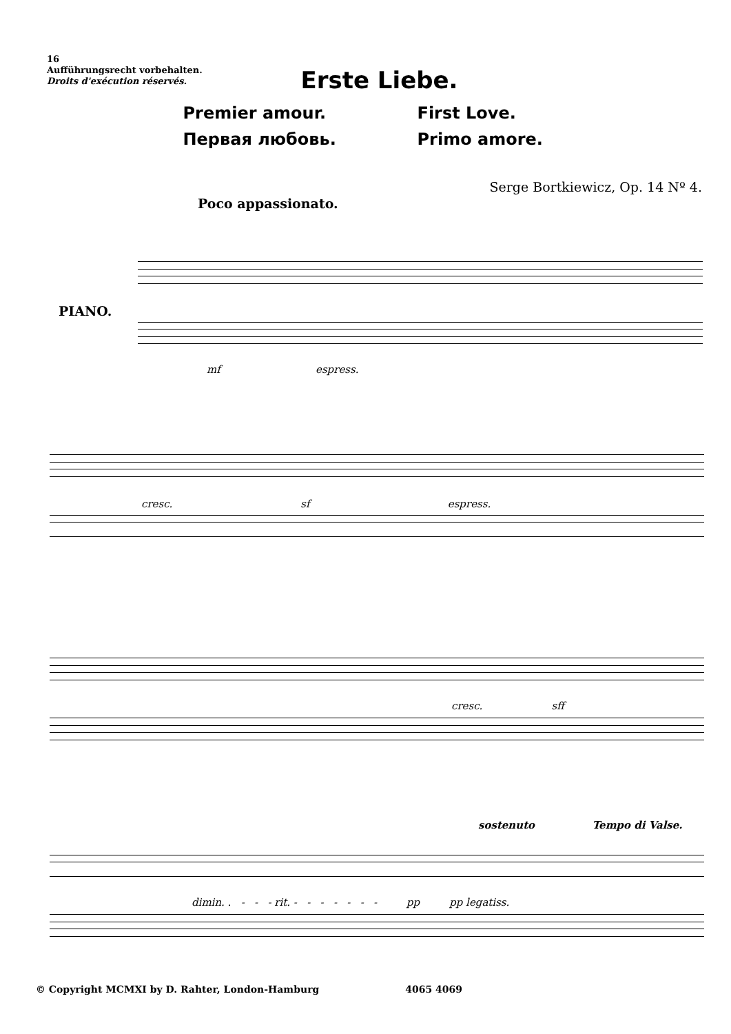16
Aufführungsrecht vorbehalten.
Droits d'exécution réservés.
Erste Liebe.
Premier amour.
First Love.
Первая любовь.
Primo amore.
Serge Bortkiewicz, Op. 14 Nº 4.
Poco appassionato.
PIANO.
mf espress.
cresc. sf espress.
cresc. sff
sostenuto Tempo di Valse.
dimin. . - - - rit. - - - - - - - pp pp legatiss.
© Copyright MCMXI by D. Rahter, London-Hamburg 4065 4069